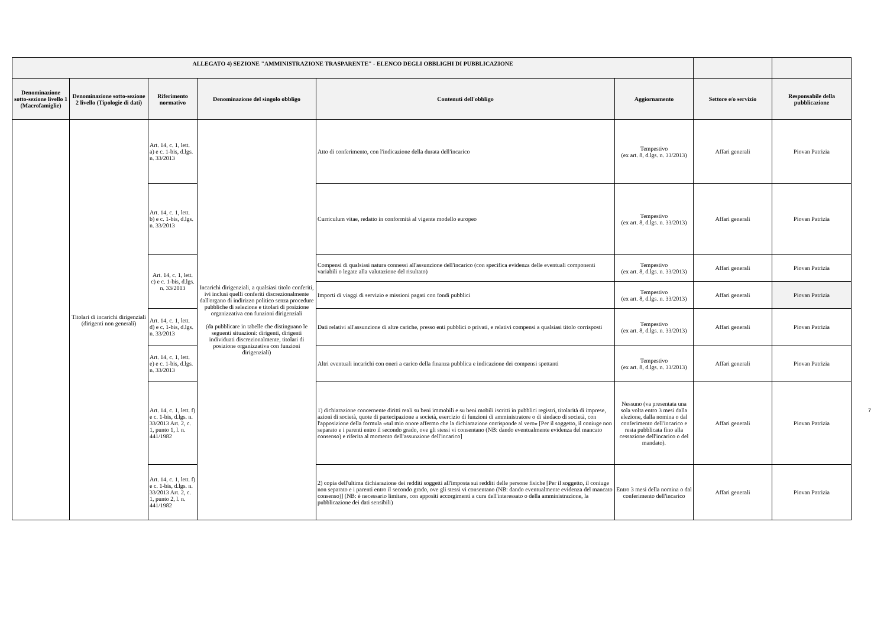| ALLEGATO 4) SEZIONE "AMMINISTRAZIONE TRASPARENTE" - ELENCO DEGLI OBBLIGHI DI PUBBLICAZIONE | | | | | | | |
| --- | --- | --- | --- | --- | --- | --- | --- |
| Denominazione sotto-sezione livello 1 (Macrofamiglie) | Denominazione sotto-sezione 2 livello (Tipologie di dati) | Riferimento normativo | Denominazione del singolo obbligo | Contenuti dell'obbligo | Aggiornamento | Settore e/o servizio | Responsabile della pubblicazione |
| | Titolari di incarichi dirigenziali (dirigenti non generali) | Art. 14, c. 1, lett. a) e c. 1-bis, d.lgs. n. 33/2013 | Incarichi dirigenziali, a qualsiasi titolo conferiti, ivi inclusi quelli conferiti discrezionalmente dall'organo di indirizzo politico senza procedure pubbliche di selezione e titolari di posizione organizzativa con funzioni dirigenziali (da pubblicare in tabelle che distinguano le seguenti situazioni: dirigenti, dirigenti individuati discrezionalmente, titolari di posizione organizzativa con funzioni dirigenziali) | Atto di conferimento, con l'indicazione della durata dell'incarico | Tempestivo (ex art. 8, d.lgs. n. 33/2013) | Affari generali | Piovan Patrizia |
| | | Art. 14, c. 1, lett. b) e c. 1-bis, d.lgs. n. 33/2013 | | Curriculum vitae, redatto in conformità al vigente modello europeo | Tempestivo (ex art. 8, d.lgs. n. 33/2013) | Affari generali | Piovan Patrizia |
| | | Art. 14, c. 1, lett. c) e c. 1-bis, d.lgs. n. 33/2013 | | Compensi di qualsiasi natura connessi all'assunzione dell'incarico (con specifica evidenza delle eventuali componenti variabili o legate alla valutazione del risultato) | Tempestivo (ex art. 8, d.lgs. n. 33/2013) | Affari generali | Piovan Patrizia |
| | | | | Importi di viaggi di servizio e missioni pagati con fondi pubblici | Tempestivo (ex art. 8, d.lgs. n. 33/2013) | Affari generali | Piovan Patrizia |
| | | Art. 14, c. 1, lett. d) e c. 1-bis, d.lgs. n. 33/2013 | | Dati relativi all'assunzione di altre cariche, presso enti pubblici o privati, e relativi compensi a qualsiasi titolo corrisposti | Tempestivo (ex art. 8, d.lgs. n. 33/2013) | Affari generali | Piovan Patrizia |
| | | Art. 14, c. 1, lett. e) e c. 1-bis, d.lgs. n. 33/2013 | | Altri eventuali incarichi con oneri a carico della finanza pubblica e indicazione dei compensi spettanti | Tempestivo (ex art. 8, d.lgs. n. 33/2013) | Affari generali | Piovan Patrizia |
| | | Art. 14, c. 1, lett. f) e c. 1-bis, d.lgs. n. 33/2013 Art. 2, c. 1, punto 1, l. n. 441/1982 | | 1) dichiarazione concernente diritti reali su beni immobili e su beni mobili iscritti in pubblici registri, titolarità di imprese, azioni di società, quote di partecipazione a società, esercizio di funzioni di amministratore o di sindaco di società, con l'apposizione della formula «sul mio onore affermo che la dichiarazione corrisponde al vero» [Per il soggetto, il coniuge non separato e i parenti entro il secondo grado, ove gli stessi vi consentano (NB: dando eventualmente evidenza del mancato consenso) e riferita al momento dell'assunzione dell'incarico] | Nessuno (va presentata una sola volta entro 3 mesi dalla elezione, dalla nomina o dal conferimento dell'incarico e resta pubblicata fino alla cessazione dell'incarico o del mandato). | Affari generali | Piovan Patrizia |
| | | Art. 14, c. 1, lett. f) e c. 1-bis, d.lgs. n. 33/2013 Art. 2, c. 1, punto 2, l. n. 441/1982 | | 2) copia dell'ultima dichiarazione dei redditi soggetti all'imposta sui redditi delle persone fisiche [Per il soggetto, il coniuge non separato e i parenti entro il secondo grado, ove gli stessi vi consentano (NB: dando eventualmente evidenza del mancato consenso)] (NB: è necessario limitare, con appositi accorgimenti a cura dell'interessato o della amministrazione, la pubblicazione dei dati sensibili) | Entro 3 mesi della nomina o dal conferimento dell'incarico | Affari generali | Piovan Patrizia |
7